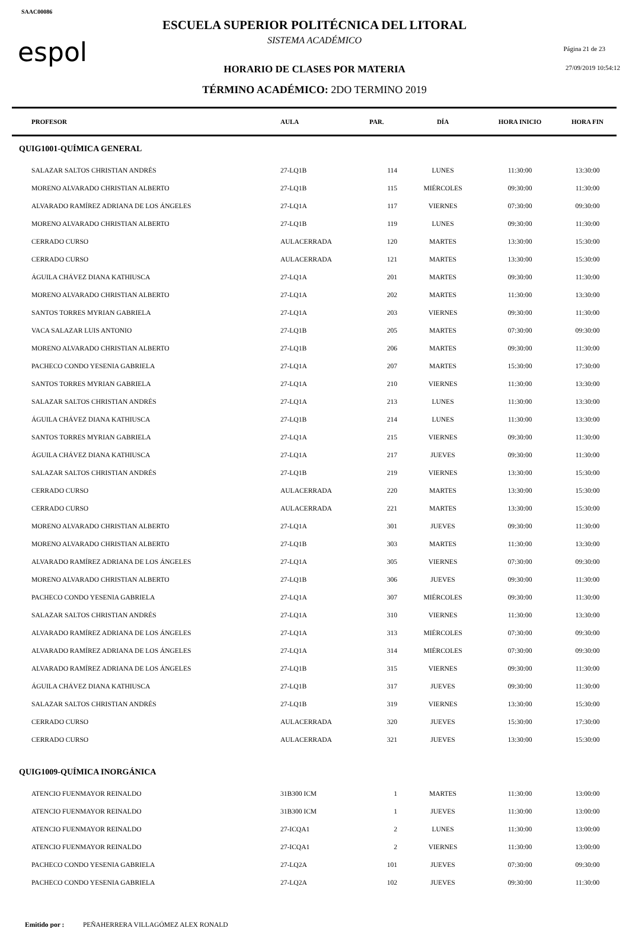SAAC00086
espol
ESCUELA SUPERIOR POLITÉCNICA DEL LITORAL
SISTEMA ACADÉMICO
HORARIO DE CLASES POR MATERIA
TÉRMINO ACADÉMICO: 2DO TERMINO 2019
Página 21 de 23
27/09/2019 10:54:12
| | PROFESOR | AULA | PAR. | DÍA | HORA INICIO | HORA FIN |
| --- | --- | --- | --- | --- | --- | --- |
| QUIG1001-QUÍMICA GENERAL | | | | | | |
| | SALAZAR SALTOS CHRISTIAN ANDRÉS | 27-LQ1B | 114 | LUNES | 11:30:00 | 13:30:00 |
| | MORENO ALVARADO CHRISTIAN ALBERTO | 27-LQ1B | 115 | MIÉRCOLES | 09:30:00 | 11:30:00 |
| | ALVARADO RAMÍREZ ADRIANA DE LOS ÁNGELES | 27-LQ1A | 117 | VIERNES | 07:30:00 | 09:30:00 |
| | MORENO ALVARADO CHRISTIAN ALBERTO | 27-LQ1B | 119 | LUNES | 09:30:00 | 11:30:00 |
| | CERRADO CURSO | AULACERRADA | 120 | MARTES | 13:30:00 | 15:30:00 |
| | CERRADO CURSO | AULACERRADA | 121 | MARTES | 13:30:00 | 15:30:00 |
| | ÁGUILA CHÁVEZ DIANA KATHIUSCA | 27-LQ1A | 201 | MARTES | 09:30:00 | 11:30:00 |
| | MORENO ALVARADO CHRISTIAN ALBERTO | 27-LQ1A | 202 | MARTES | 11:30:00 | 13:30:00 |
| | SANTOS TORRES MYRIAN GABRIELA | 27-LQ1A | 203 | VIERNES | 09:30:00 | 11:30:00 |
| | VACA SALAZAR LUIS ANTONIO | 27-LQ1B | 205 | MARTES | 07:30:00 | 09:30:00 |
| | MORENO ALVARADO CHRISTIAN ALBERTO | 27-LQ1B | 206 | MARTES | 09:30:00 | 11:30:00 |
| | PACHECO CONDO YESENIA GABRIELA | 27-LQ1A | 207 | MARTES | 15:30:00 | 17:30:00 |
| | SANTOS TORRES MYRIAN GABRIELA | 27-LQ1A | 210 | VIERNES | 11:30:00 | 13:30:00 |
| | SALAZAR SALTOS CHRISTIAN ANDRÉS | 27-LQ1A | 213 | LUNES | 11:30:00 | 13:30:00 |
| | ÁGUILA CHÁVEZ DIANA KATHIUSCA | 27-LQ1B | 214 | LUNES | 11:30:00 | 13:30:00 |
| | SANTOS TORRES MYRIAN GABRIELA | 27-LQ1A | 215 | VIERNES | 09:30:00 | 11:30:00 |
| | ÁGUILA CHÁVEZ DIANA KATHIUSCA | 27-LQ1A | 217 | JUEVES | 09:30:00 | 11:30:00 |
| | SALAZAR SALTOS CHRISTIAN ANDRÉS | 27-LQ1B | 219 | VIERNES | 13:30:00 | 15:30:00 |
| | CERRADO CURSO | AULACERRADA | 220 | MARTES | 13:30:00 | 15:30:00 |
| | CERRADO CURSO | AULACERRADA | 221 | MARTES | 13:30:00 | 15:30:00 |
| | MORENO ALVARADO CHRISTIAN ALBERTO | 27-LQ1A | 301 | JUEVES | 09:30:00 | 11:30:00 |
| | MORENO ALVARADO CHRISTIAN ALBERTO | 27-LQ1B | 303 | MARTES | 11:30:00 | 13:30:00 |
| | ALVARADO RAMÍREZ ADRIANA DE LOS ÁNGELES | 27-LQ1A | 305 | VIERNES | 07:30:00 | 09:30:00 |
| | MORENO ALVARADO CHRISTIAN ALBERTO | 27-LQ1B | 306 | JUEVES | 09:30:00 | 11:30:00 |
| | PACHECO CONDO YESENIA GABRIELA | 27-LQ1A | 307 | MIÉRCOLES | 09:30:00 | 11:30:00 |
| | SALAZAR SALTOS CHRISTIAN ANDRÉS | 27-LQ1A | 310 | VIERNES | 11:30:00 | 13:30:00 |
| | ALVARADO RAMÍREZ ADRIANA DE LOS ÁNGELES | 27-LQ1A | 313 | MIÉRCOLES | 07:30:00 | 09:30:00 |
| | ALVARADO RAMÍREZ ADRIANA DE LOS ÁNGELES | 27-LQ1A | 314 | MIÉRCOLES | 07:30:00 | 09:30:00 |
| | ALVARADO RAMÍREZ ADRIANA DE LOS ÁNGELES | 27-LQ1B | 315 | VIERNES | 09:30:00 | 11:30:00 |
| | ÁGUILA CHÁVEZ DIANA KATHIUSCA | 27-LQ1B | 317 | JUEVES | 09:30:00 | 11:30:00 |
| | SALAZAR SALTOS CHRISTIAN ANDRÉS | 27-LQ1B | 319 | VIERNES | 13:30:00 | 15:30:00 |
| | CERRADO CURSO | AULACERRADA | 320 | JUEVES | 15:30:00 | 17:30:00 |
| | CERRADO CURSO | AULACERRADA | 321 | JUEVES | 13:30:00 | 15:30:00 |
| QUIG1009-QUÍMICA INORGÁNICA | | | | | | |
| | ATENCIO FUENMAYOR REINALDO | 31B300 ICM | 1 | MARTES | 11:30:00 | 13:00:00 |
| | ATENCIO FUENMAYOR REINALDO | 31B300 ICM | 1 | JUEVES | 11:30:00 | 13:00:00 |
| | ATENCIO FUENMAYOR REINALDO | 27-ICQA1 | 2 | LUNES | 11:30:00 | 13:00:00 |
| | ATENCIO FUENMAYOR REINALDO | 27-ICQA1 | 2 | VIERNES | 11:30:00 | 13:00:00 |
| | PACHECO CONDO YESENIA GABRIELA | 27-LQ2A | 101 | JUEVES | 07:30:00 | 09:30:00 |
| | PACHECO CONDO YESENIA GABRIELA | 27-LQ2A | 102 | JUEVES | 09:30:00 | 11:30:00 |
Emitido por : PEÑAHERRERA VILLAGÓMEZ ALEX RONALD